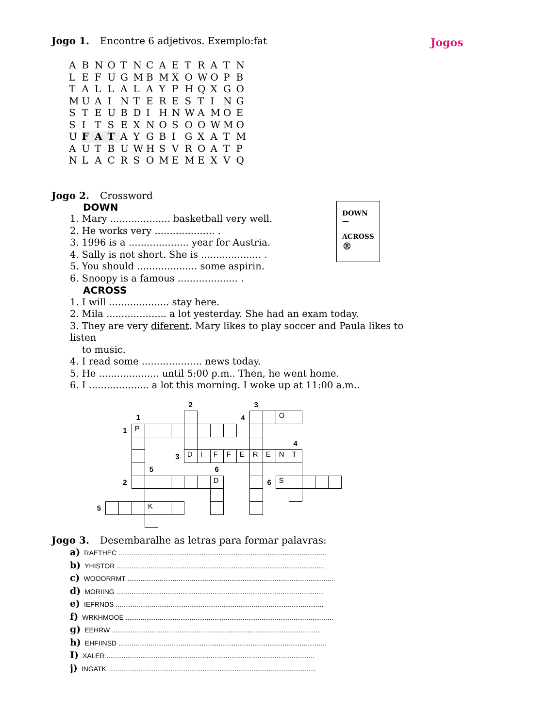Jogo 1. Encontre 6 adjetivos. Exemplo:fat
Jogos
| A | B | N | O | T | N | C | A | E | T | R | A | T | N |
| L | E | F | U | G | M | B | M | X | O | W | O | P | B |
| T | A | L | L | A | L | A | Y | P | H | Q | X | G | O |
| M | U | A | I | N | T | E | R | E | S | T | I | N | G |
| S | T | E | U | B | D | I | H | N | W | A | M | O | E |
| S | I | T | S | E | X | N | O | S | O | O | W | M | O |
| U | F | A | T | A | Y | G | B | I | G | X | A | T | M |
| A | U | T | B | U | W | H | S | V | R | O | A | T | P |
| N | L | A | C | R | S | O | M | E | M | E | X | V | Q |
Jogo 2. Crossword
DOWN
—
ACROSS
®
DOWN
1. Mary .................... basketball very well.
2. He works very .................... .
3. 1996 is a .................... year for Austria.
4. Sally is not short. She is .................... .
5. You should .................... some aspirin.
6. Snoopy is a famous .................... .
ACROSS
1. I will .................... stay here.
2. Mila .................... a lot yesterday. She had an exam today.
3. They are very diferent. Mary likes to play soccer and Paula likes to listen
to music.
4. I read some .................... news today.
5. He .................... until 5:00 p.m.. Then, he went home.
6. I .................... a lot this morning. I woke up at 11:00 a.m..
| | | | | | | | 2 | | | | | 3 | | | | | | |
| | | | 1 | | | | | | | | 4 | | | O | | | | |
| | | 1 | P | | | | | | | | | | | | | | | |
| | | | | | | | | | | | | | | | 4 | | | |
| | | | | | | 3 | D | I | F | F | E | R | E | N | T | | | |
| | | | | 5 | | | | | 6 | | | | | | | | | |
| | | 2 | | | | | | | D | | | | 6 | S | | | | |
| 5 | | | | K | | | | | | | | | | | | | | |
Jogo 3. Desembaralhe as letras para formar palavras:
a) RAETHEC ..............................................................................................................
b) YHISTOR ..............................................................................................................
c) WOOORRMT ..............................................................................................................
d) MORIING ..............................................................................................................
e) IEFRNDS ..............................................................................................................
f) WRKHMOOE ..............................................................................................................
g) EEHRW ..............................................................................................................
h) EHFIINSD ..............................................................................................................
I) XALER ..............................................................................................................
j) INGATK ..............................................................................................................